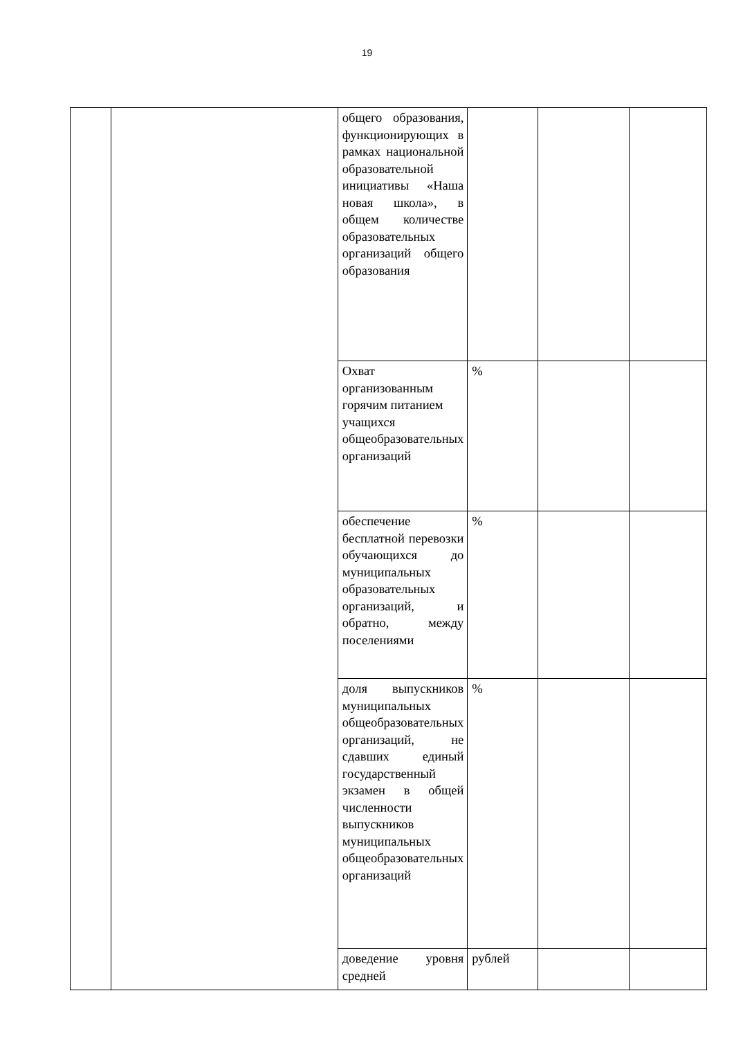19
| | | общего образования, функционирующих в рамках национальной образовательной инициативы «Наша новая школа», в общем количестве образовательных организаций общего образования | | | |
| | | Охват организованным горячим питанием учащихся общеобразовательных организаций | % | | |
| | | обеспечение бесплатной перевозки обучающихся до муниципальных образовательных организаций, и обратно, между поселениями | % | | |
| | | доля выпускников муниципальных общеобразовательных организаций, не сдавших единый государственный экзамен в общей численности выпускников муниципальных общеобразовательных организаций | % | | |
| | | доведение уровня средней | рублей | | |